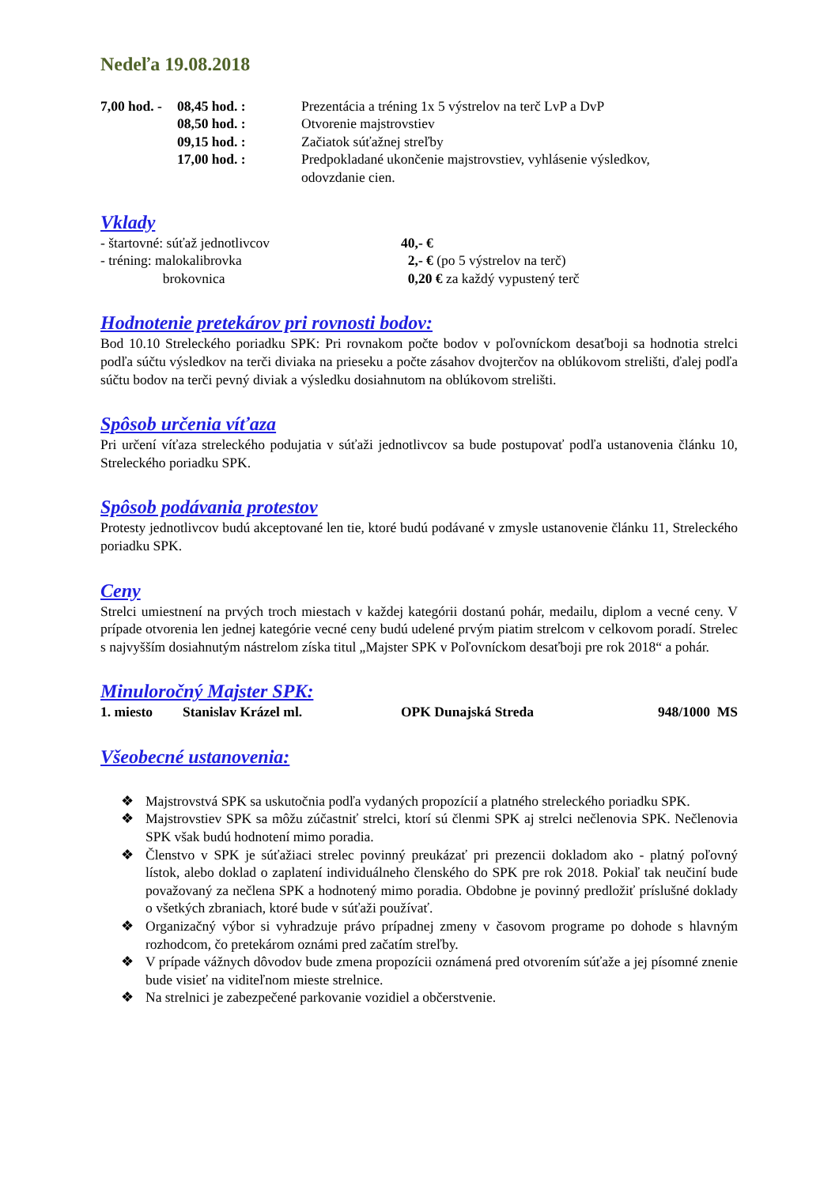Nedeľa 19.08.2018
| 7,00 hod. - | 08,45 hod. : | Prezentácia a tréning 1x 5 výstrelov na terč LvP a DvP |
| | 08,50 hod. : | Otvorenie majstrovstiev |
| | 09,15 hod. : | Začiatok súťažnej streľby |
| | 17,00 hod. : | Predpokladané ukončenie majstrovstiev, vyhlásenie výsledkov, odovzdanie cien. |
Vklady
| - štartovné: súťaž jednotlivcov | 40,- € |
| - tréning: malokalibrovka | 2,- € (po 5 výstrelov na terč) |
| brokovnica | 0,20 € za každý vypustený terč |
Hodnotenie pretekárov pri rovnosti bodov:
Bod 10.10 Streleckého poriadku SPK: Pri rovnakom počte bodov v poľovníckom desaťboji sa hodnotia strelci podľa súčtu výsledkov na terči diviaka na prieseku a počte zásahov dvojterčov na oblúkovom strelišti, ďalej podľa súčtu bodov na terči pevný diviak a výsledku dosiahnutom na oblúkovom strelišti.
Spôsob určenia víťaza
Pri určení víťaza streleckého podujatia v súťaži jednotlivcov sa bude postupovať podľa ustanovenia článku 10, Streleckého poriadku SPK.
Spôsob podávania protestov
Protesty jednotlivcov budú akceptované len tie, ktoré budú podávané v zmysle ustanovenie článku 11, Streleckého poriadku SPK.
Ceny
Strelci umiestnení na prvých troch miestach v každej kategórii dostanú pohár, medailu, diplom a vecné ceny. V prípade otvorenia len jednej kategórie vecné ceny budú udelené prvým piatim strelcom v celkovom poradí. Strelec s najvyšším dosiahnutým nástrelom získa titul „Majster SPK v Poľovníckom desaťboji pre rok 2018“ a pohár.
Minuloročný Majster SPK:
| 1. miesto | Stanislav Krázel ml. | OPK Dunajská Streda | 948/1000 MS |
Všeobecné ustanovenia:
❖ Majstrovstvá SPK sa uskutočnia podľa vydaných propozícií a platného streleckého poriadku SPK.
❖ Majstrovstiev SPK sa môžu zúčastniť strelci, ktorí sú členmi SPK aj strelci nečlenovia SPK. Nečlenovia SPK však budú hodnotení mimo poradia.
❖ Členstvo v SPK je súťažiaci strelec povinný preukázať pri prezencii dokladom ako - platný poľovný lístok, alebo doklad o zaplatení individuálneho členského do SPK pre rok 2018. Pokiaľ tak neučiní bude považovaný za nečlena SPK a hodnotený mimo poradia. Obdobne je povinný predložiť príslušné doklady o všetkých zbraniach, ktoré bude v súťaži používať.
❖ Organizačný výbor si vyhradzuje právo prípadnej zmeny v časovom programe po dohode s hlavným rozhodcom, čo pretekárom oznámi pred začatím streľby.
❖ V prípade vážnych dôvodov bude zmena propozícii oznámená pred otvorením súťaže a jej písomné znenie bude visieť na viditeľnom mieste strelnice.
❖ Na strelnici je zabezpečené parkovanie vozidiel a občerstvenie.